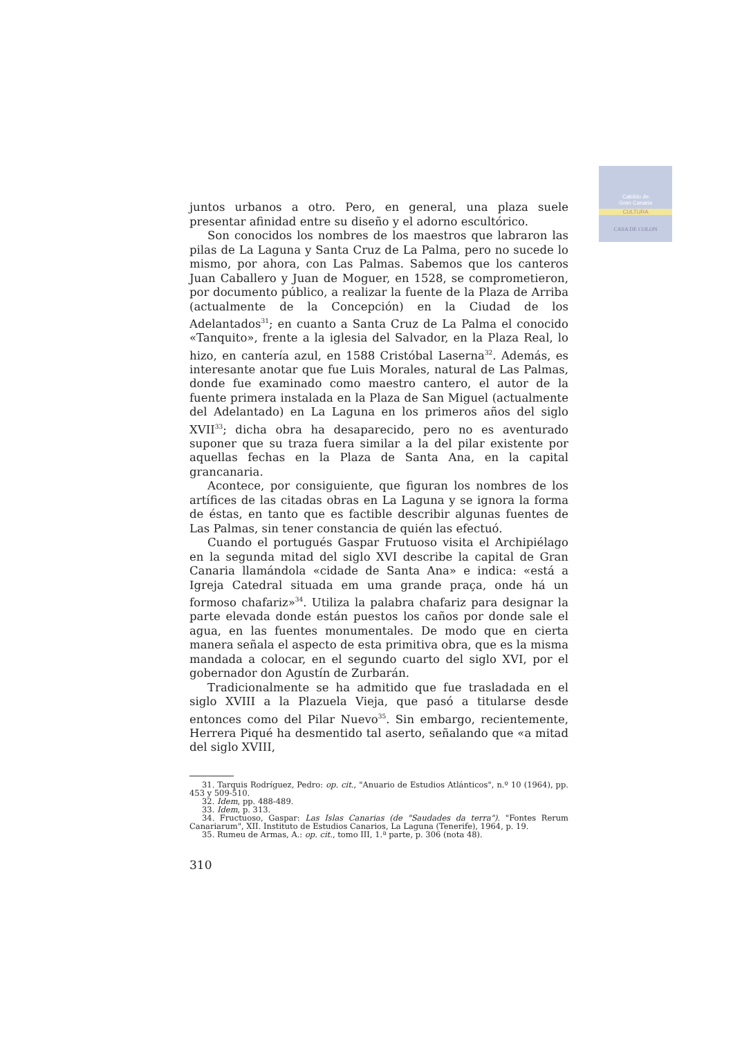Cabildo de
Gran Canaria
CULTURA
CASA DE COLON
juntos urbanos a otro. Pero, en general, una plaza suele presentar afinidad entre su diseño y el adorno escultórico.
Son conocidos los nombres de los maestros que labraron las pilas de La Laguna y Santa Cruz de La Palma, pero no sucede lo mismo, por ahora, con Las Palmas. Sabemos que los canteros Juan Caballero y Juan de Moguer, en 1528, se comprometieron, por documento público, a realizar la fuente de la Plaza de Arriba (actualmente de la Concepción) en la Ciudad de los Adelantados<sup>31</sup>; en cuanto a Santa Cruz de La Palma el conocido «Tanquito», frente a la iglesia del Salvador, en la Plaza Real, lo hizo, en cantería azul, en 1588 Cristóbal Laserna<sup>32</sup>. Además, es interesante anotar que fue Luis Morales, natural de Las Palmas, donde fue examinado como maestro cantero, el autor de la fuente primera instalada en la Plaza de San Miguel (actualmente del Adelantado) en La Laguna en los primeros años del siglo XVII<sup>33</sup>; dicha obra ha desaparecido, pero no es aventurado suponer que su traza fuera similar a la del pilar existente por aquellas fechas en la Plaza de Santa Ana, en la capital grancanaria.
Acontece, por consiguiente, que figuran los nombres de los artífices de las citadas obras en La Laguna y se ignora la forma de éstas, en tanto que es factible describir algunas fuentes de Las Palmas, sin tener constancia de quién las efectuó.
Cuando el portugués Gaspar Frutuoso visita el Archipiélago en la segunda mitad del siglo XVI describe la capital de Gran Canaria llamándola «cidade de Santa Ana» e indica: «está a Igreja Catedral situada em uma grande praça, onde há un formoso chafariz»<sup>34</sup>. Utiliza la palabra chafariz para designar la parte elevada donde están puestos los caños por donde sale el agua, en las fuentes monumentales. De modo que en cierta manera señala el aspecto de esta primitiva obra, que es la misma mandada a colocar, en el segundo cuarto del siglo XVI, por el gobernador don Agustín de Zurbarán.
Tradicionalmente se ha admitido que fue trasladada en el siglo XVIII a la Plazuela Vieja, que pasó a titularse desde entonces como del Pilar Nuevo<sup>35</sup>. Sin embargo, recientemente, Herrera Piqué ha desmentido tal aserto, señalando que «a mitad del siglo XVIII,
31. Tarquis Rodríguez, Pedro: op. cit., "Anuario de Estudios Atlánticos", n.º 10 (1964), pp. 453 y 509-510.
32. Idem, pp. 488-489.
33. Idem, p. 313.
34. Fructuoso, Gaspar: Las Islas Canarias (de "Saudades da terra"). "Fontes Rerum Canariarum", XII. Instituto de Estudios Canarios, La Laguna (Tenerife), 1964, p. 19.
35. Rumeu de Armas, A.: op. cit., tomo III, 1.ª parte, p. 306 (nota 48).
310